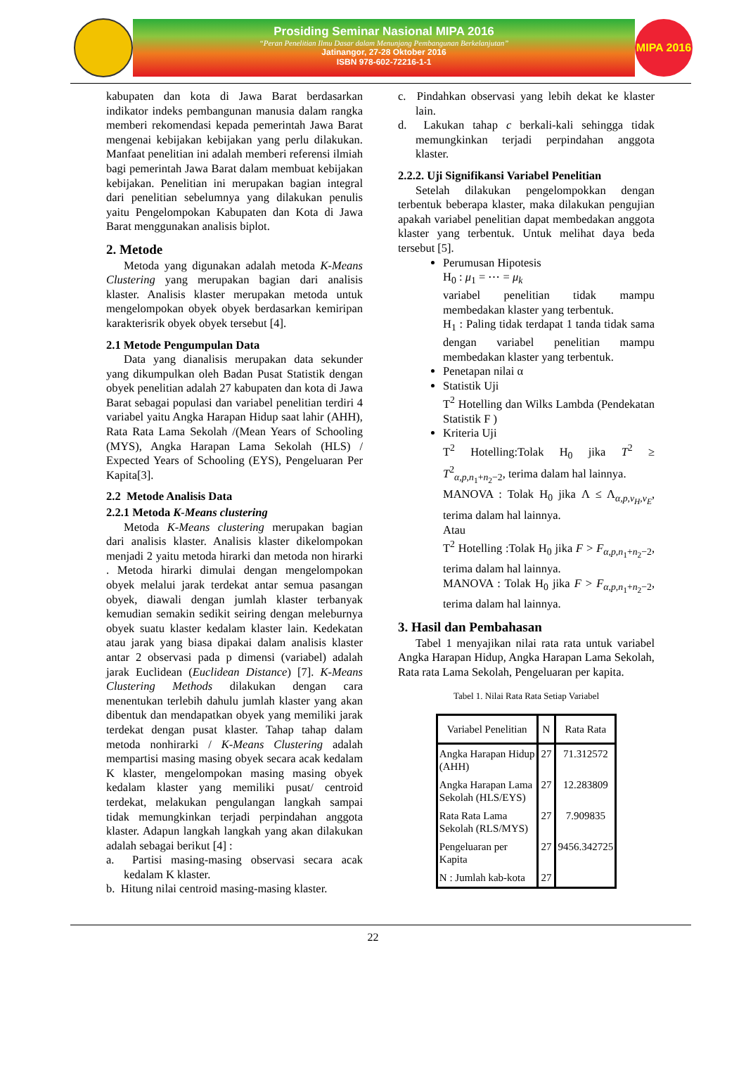Prosiding Seminar Nasional MIPA 2016
“Peran Penelitian Ilmu Dasar dalam Menunjang Pembangunan Berkelanjutan”
Jatinangor, 27-28 Oktober 2016
ISBN 978-602-72216-1-1
MIPA 2016
kabupaten dan kota di Jawa Barat berdasarkan indikator indeks pembangunan manusia dalam rangka memberi rekomendasi kepada pemerintah Jawa Barat mengenai kebijakan kebijakan yang perlu dilakukan. Manfaat penelitian ini adalah memberi referensi ilmiah bagi pemerintah Jawa Barat dalam membuat kebijakan kebijakan. Penelitian ini merupakan bagian integral dari penelitian sebelumnya yang dilakukan penulis yaitu Pengelompokan Kabupaten dan Kota di Jawa Barat menggunakan analisis biplot.
2. Metode
Metoda yang digunakan adalah metoda K-Means Clustering yang merupakan bagian dari analisis klaster. Analisis klaster merupakan metoda untuk mengelompokan obyek obyek berdasarkan kemiripan karakterisrik obyek obyek tersebut [4].
2.1 Metode Pengumpulan Data
Data yang dianalisis merupakan data sekunder yang dikumpulkan oleh Badan Pusat Statistik dengan obyek penelitian adalah 27 kabupaten dan kota di Jawa Barat sebagai populasi dan variabel penelitian terdiri 4 variabel yaitu Angka Harapan Hidup saat lahir (AHH), Rata Rata Lama Sekolah /(Mean Years of Schooling (MYS), Angka Harapan Lama Sekolah (HLS) / Expected Years of Schooling (EYS), Pengeluaran Per Kapita[3].
2.2 Metode Analisis Data
2.2.1 Metoda K-Means clustering
Metoda K-Means clustering merupakan bagian dari analisis klaster. Analisis klaster dikelompokan menjadi 2 yaitu metoda hirarki dan metoda non hirarki . Metoda hirarki dimulai dengan mengelompokan obyek melalui jarak terdekat antar semua pasangan obyek, diawali dengan jumlah klaster terbanyak kemudian semakin sedikit seiring dengan meleburnya obyek suatu klaster kedalam klaster lain. Kedekatan atau jarak yang biasa dipakai dalam analisis klaster antar 2 observasi pada p dimensi (variabel) adalah jarak Euclidean (Euclidean Distance) [7]. K-Means Clustering Methods dilakukan dengan cara menentukan terlebih dahulu jumlah klaster yang akan dibentuk dan mendapatkan obyek yang memiliki jarak terdekat dengan pusat klaster. Tahap tahap dalam metoda nonhirarki / K-Means Clustering adalah mempartisi masing masing obyek secara acak kedalam K klaster, mengelompokan masing masing obyek kedalam klaster yang memiliki pusat/ centroid terdekat, melakukan pengulangan langkah sampai tidak memungkinkan terjadi perpindahan anggota klaster. Adapun langkah langkah yang akan dilakukan adalah sebagai berikut [4] :
a. Partisi masing-masing observasi secara acak kedalam K klaster.
b. Hitung nilai centroid masing-masing klaster.
c. Pindahkan observasi yang lebih dekat ke klaster lain.
d. Lakukan tahap c berkali-kali sehingga tidak memungkinkan terjadi perpindahan anggota klaster.
2.2.2. Uji Signifikansi Variabel Penelitian
Setelah dilakukan pengelompokkan dengan terbentuk beberapa klaster, maka dilakukan pengujian apakah variabel penelitian dapat membedakan anggota klaster yang terbentuk. Untuk melihat daya beda tersebut [5].
Perumusan Hipotesis
H<sub>0</sub> : μ<sub>1</sub> = ⋯ = μ<sub>k</sub>
variabel penelitian tidak mampu membedakan klaster yang terbentuk.
H<sub>1</sub> : Paling tidak terdapat 1 tanda tidak sama dengan variabel penelitian mampu membedakan klaster yang terbentuk.
Penetapan nilai α
Statistik Uji
T<sup>2</sup> Hotelling dan Wilks Lambda (Pendekatan Statistik F )
Kriteria Uji
T<sup>2</sup> Hotelling:Tolak H<sub>0</sub> jika T<sup>2</sup> ≥ T<sup>2</sup><sub>α,p,n<sub>1</sub>+n<sub>2</sub>−2</sub>, terima dalam hal lainnya.
MANOVA : Tolak H<sub>0</sub> jika Λ ≤ Λ<sub>α,p,v<sub>H</sub>,v<sub>E</sub></sub>, terima dalam hal lainnya.
Atau
T<sup>2</sup> Hotelling :Tolak H<sub>0</sub> jika F > F<sub>α,p,n<sub>1</sub>+n<sub>2</sub>−2</sub>, terima dalam hal lainnya.
MANOVA : Tolak H<sub>0</sub> jika F > F<sub>α,p,n<sub>1</sub>+n<sub>2</sub>−2</sub>, terima dalam hal lainnya.
3. Hasil dan Pembahasan
Tabel 1 menyajikan nilai rata rata untuk variabel Angka Harapan Hidup, Angka Harapan Lama Sekolah, Rata rata Lama Sekolah, Pengeluaran per kapita.
Tabel 1. Nilai Rata Rata Setiap Variabel
| Variabel Penelitian | N | Rata Rata |
| --- | --- | --- |
| Angka Harapan Hidup (AHH) | 27 | 71.312572 |
| Angka Harapan Lama Sekolah (HLS/EYS) | 27 | 12.283809 |
| Rata Rata Lama Sekolah (RLS/MYS) | 27 | 7.909835 |
| Pengeluaran per Kapita | 27 | 9456.342725 |
| N : Jumlah kab-kota | 27 | |
22